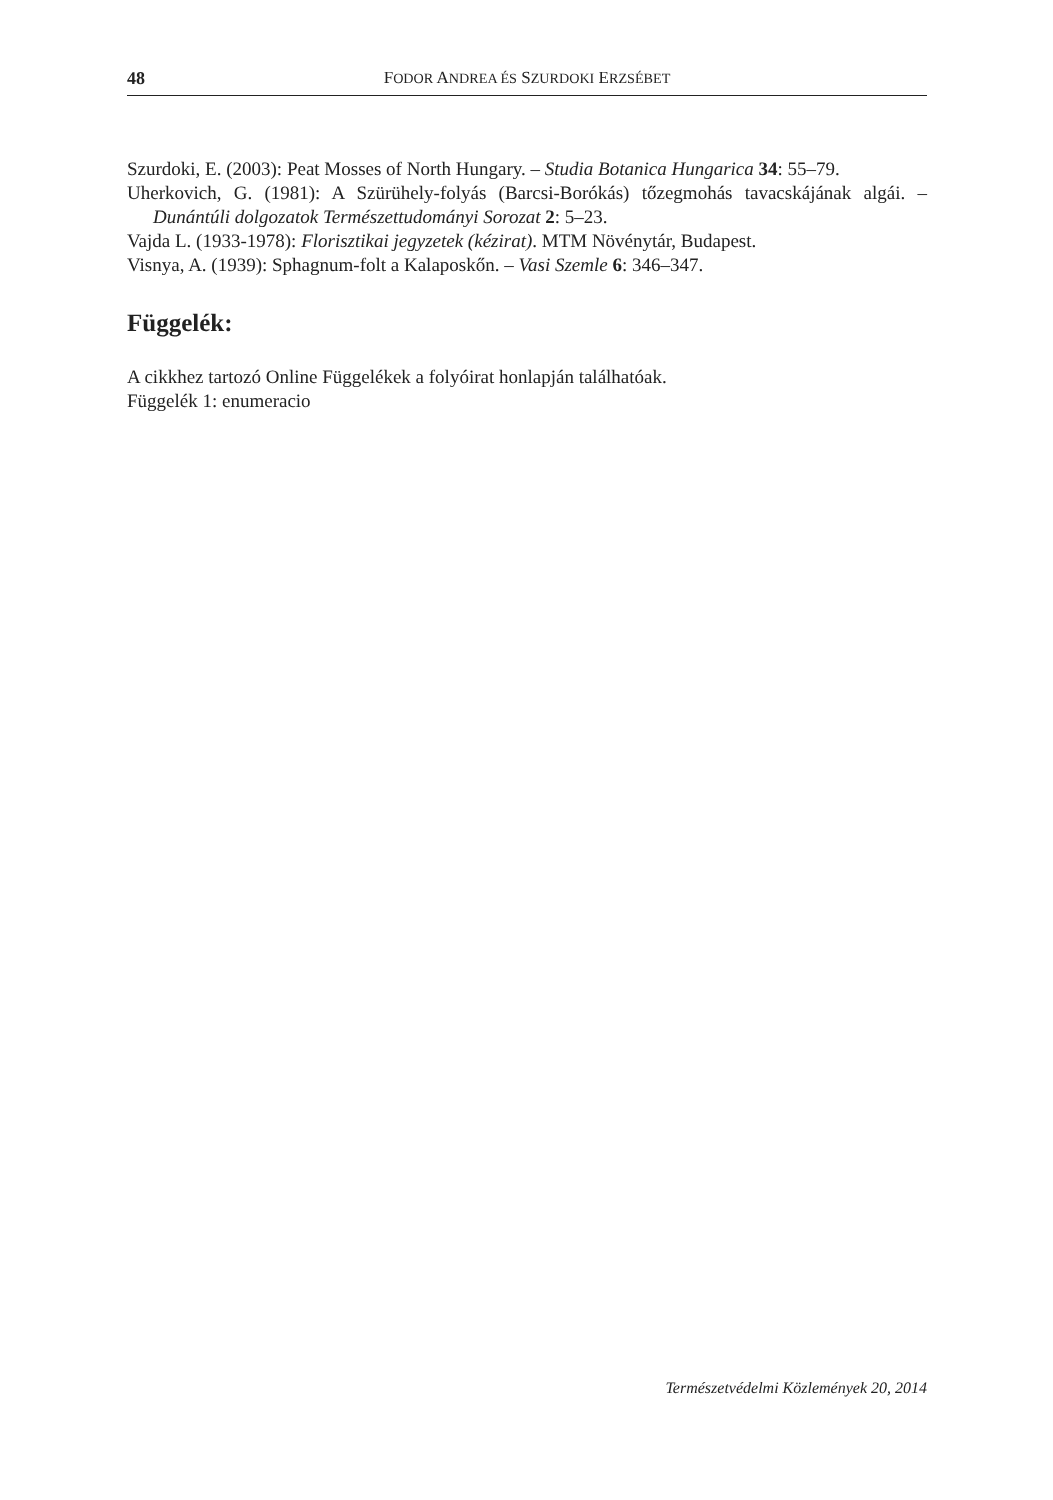48 FODOR ANDREA ÉS SZURDOKI ERZSÉBET
Szurdoki, E. (2003): Peat Mosses of North Hungary. – Studia Botanica Hungarica 34: 55–79.
Uherkovich, G. (1981): A Szürühely-folyás (Barcsi-Borókás) tőzegmohás tavacskájának algái. – Dunántúli dolgozatok Természettudományi Sorozat 2: 5–23.
Vajda L. (1933-1978): Florisztikai jegyzetek (kézirat). MTM Növénytár, Budapest.
Visnya, A. (1939): Sphagnum-folt a Kalaposkőn. – Vasi Szemle 6: 346–347.
Függelék:
A cikkhez tartozó Online Függelékek a folyóirat honlapján találhatóak.
Függelék 1: enumeracio
Természetvédelmi Közlemények 20, 2014